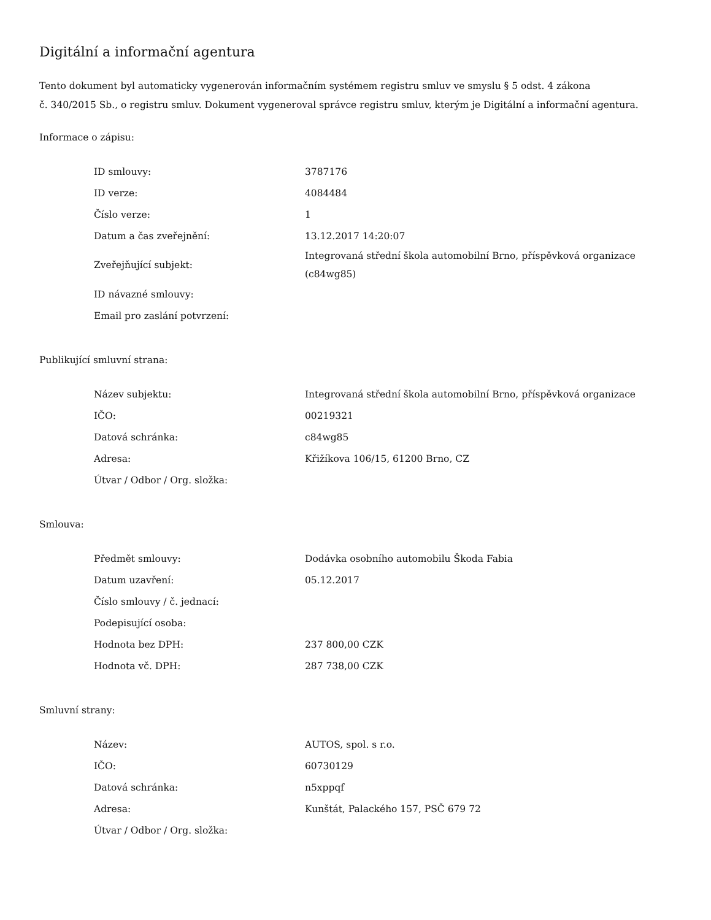Digitální a informační agentura
Tento dokument byl automaticky vygenerován informačním systémem registru smluv ve smyslu § 5 odst. 4 zákona
č. 340/2015 Sb., o registru smluv. Dokument vygeneroval správce registru smluv, kterým je Digitální a informační agentura.
Informace o zápisu:
| ID smlouvy: | 3787176 |
| ID verze: | 4084484 |
| Číslo verze: | 1 |
| Datum a čas zveřejnění: | 13.12.2017 14:20:07 |
| Zveřejňující subjekt: | Integrovaná střední škola automobilní Brno, příspěvková organizace (c84wg85) |
| ID návazné smlouvy: | |
| Email pro zaslání potvrzení: | |
Publikující smluvní strana:
| Název subjektu: | Integrovaná střední škola automobilní Brno, příspěvková organizace |
| IČO: | 00219321 |
| Datová schránka: | c84wg85 |
| Adresa: | Křižíkova 106/15, 61200 Brno, CZ |
| Útvar / Odbor / Org. složka: | |
Smlouva:
| Předmět smlouvy: | Dodávka osobního automobilu Škoda Fabia |
| Datum uzavření: | 05.12.2017 |
| Číslo smlouvy / č. jednací: | |
| Podepisující osoba: | |
| Hodnota bez DPH: | 237 800,00 CZK |
| Hodnota vč. DPH: | 287 738,00 CZK |
Smluvní strany:
| Název: | AUTOS, spol. s r.o. |
| IČO: | 60730129 |
| Datová schránka: | n5xppqf |
| Adresa: | Kunštát, Palackého 157, PSČ 679 72 |
| Útvar / Odbor / Org. složka: | |